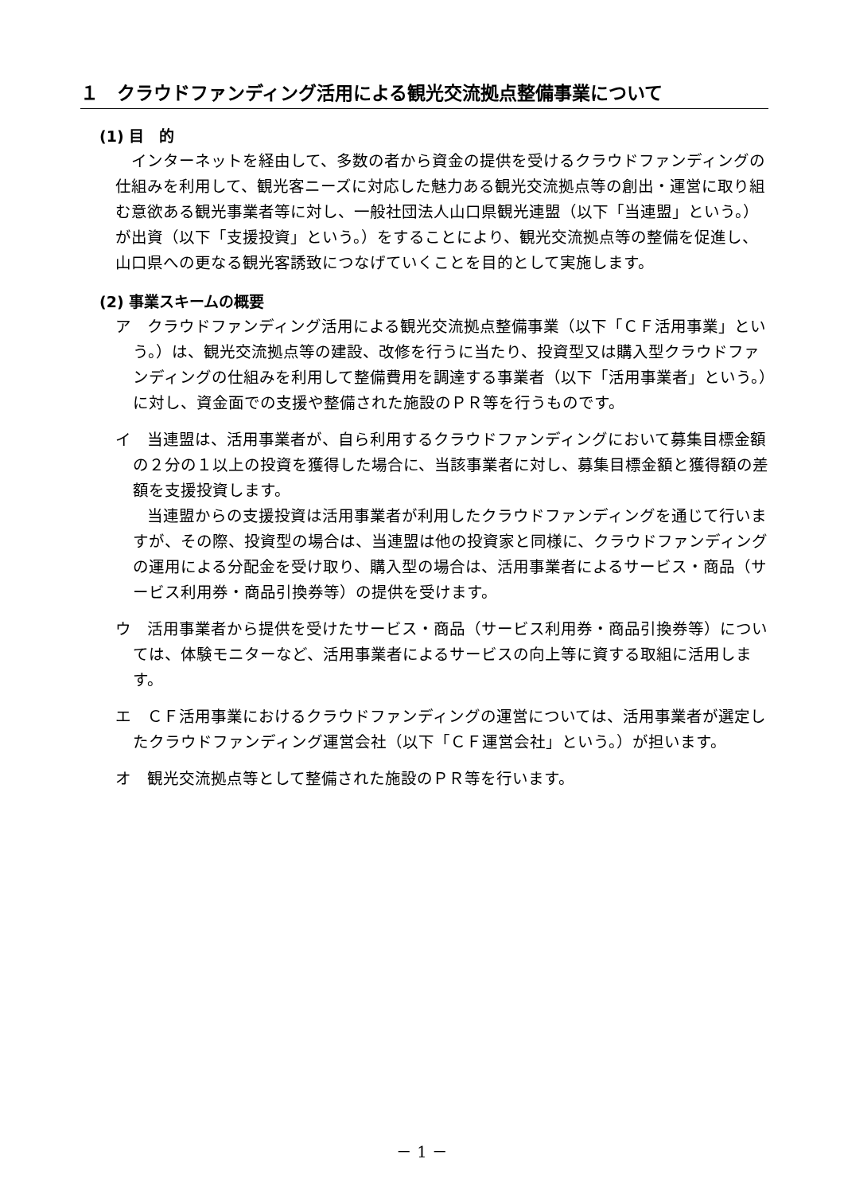１　クラウドファンディング活用による観光交流拠点整備事業について
(1) 目　的
　インターネットを経由して、多数の者から資金の提供を受けるクラウドファンディングの仕組みを利用して、観光客ニーズに対応した魅力ある観光交流拠点等の創出・運営に取り組む意欲ある観光事業者等に対し、一般社団法人山口県観光連盟（以下「当連盟」という。）が出資（以下「支援投資」という。）をすることにより、観光交流拠点等の整備を促進し、山口県への更なる観光客誘致につなげていくことを目的として実施します。
(2) 事業スキームの概要
ア　クラウドファンディング活用による観光交流拠点整備事業（以下「ＣＦ活用事業」という。）は、観光交流拠点等の建設、改修を行うに当たり、投資型又は購入型クラウドファンディングの仕組みを利用して整備費用を調達する事業者（以下「活用事業者」という。）に対し、資金面での支援や整備された施設のＰＲ等を行うものです。
イ　当連盟は、活用事業者が、自ら利用するクラウドファンディングにおいて募集目標金額の２分の１以上の投資を獲得した場合に、当該事業者に対し、募集目標金額と獲得額の差額を支援投資します。
　　当連盟からの支援投資は活用事業者が利用したクラウドファンディングを通じて行いますが、その際、投資型の場合は、当連盟は他の投資家と同様に、クラウドファンディングの運用による分配金を受け取り、購入型の場合は、活用事業者によるサービス・商品（サービス利用券・商品引換券等）の提供を受けます。
ウ　活用事業者から提供を受けたサービス・商品（サービス利用券・商品引換券等）については、体験モニターなど、活用事業者によるサービスの向上等に資する取組に活用します。
エ　ＣＦ活用事業におけるクラウドファンディングの運営については、活用事業者が選定したクラウドファンディング運営会社（以下「ＣＦ運営会社」という。）が担います。
オ　観光交流拠点等として整備された施設のＰＲ等を行います。
－ 1 －